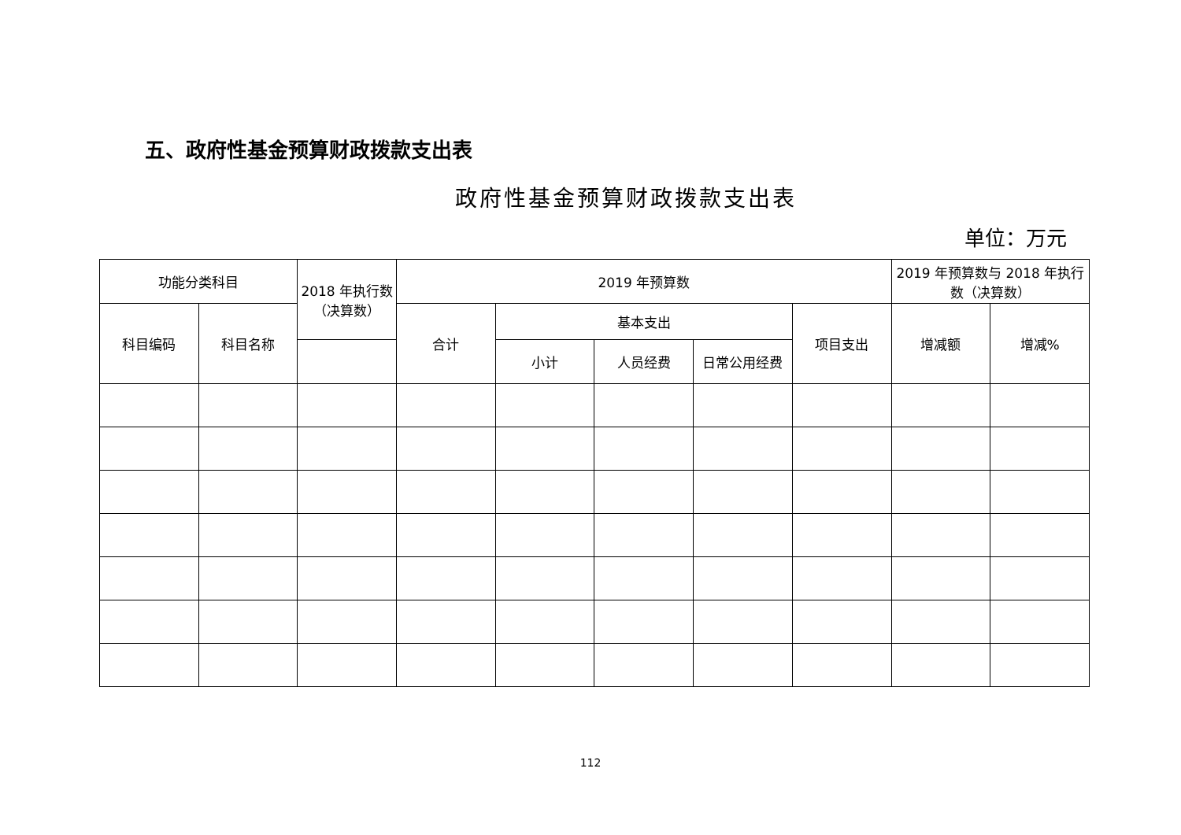五、政府性基金预算财政拨款支出表
政府性基金预算财政拨款支出表
单位：万元
| 功能分类科目 | | 2018 年执行数（决算数） | 2019 年预算数 | | | | | 2019 年预算数与 2018 年执行数（决算数） | |
| --- | --- | --- | --- | --- | --- | --- | --- | --- | --- |
| 科目编码 | 科目名称 | | 合计 | 基本支出 | | | 项目支出 | 增减额 | 增减% |
| | | | | 小计 | 人员经费 | 日常公用经费 | | | |
112